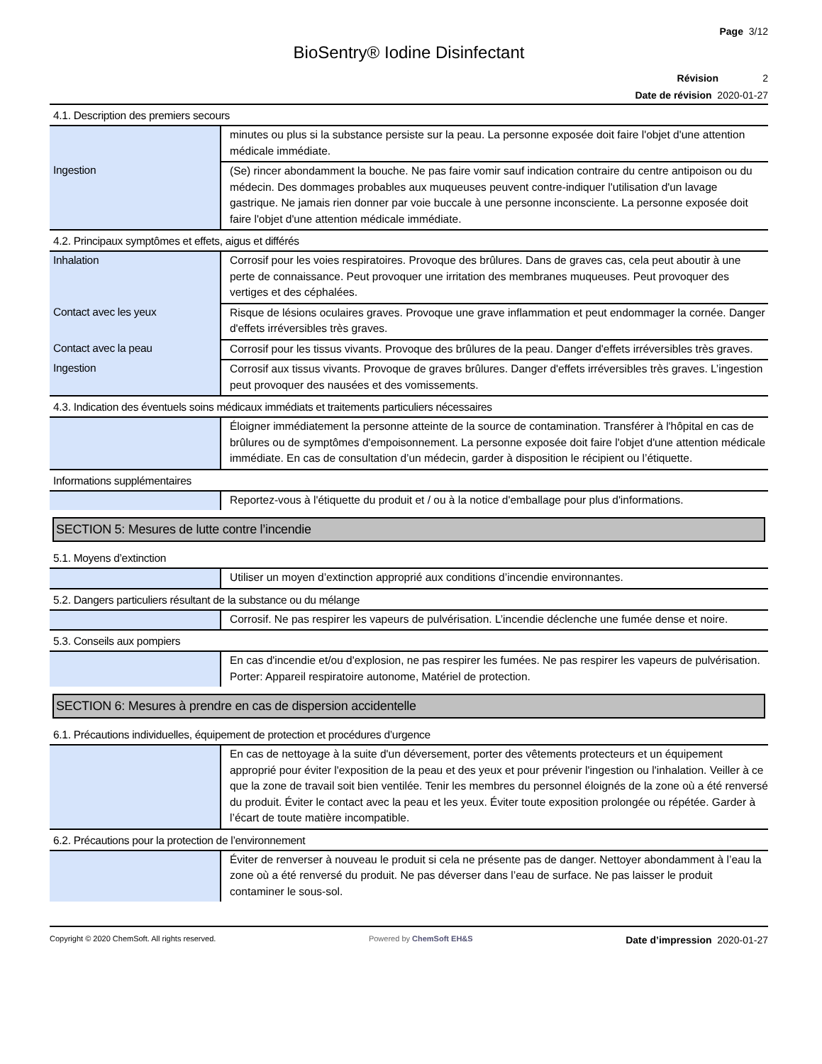Page 3/12
BioSentry® Iodine Disinfectant
Révision 2
Date de révision 2020-01-27
4.1. Description des premiers secours
| | minutes ou plus si la substance persiste sur la peau. La personne exposée doit faire l'objet d'une attention médicale immédiate. |
| Ingestion | (Se) rincer abondamment la bouche. Ne pas faire vomir sauf indication contraire du centre antipoison ou du médecin. Des dommages probables aux muqueuses peuvent contre-indiquer l'utilisation d'un lavage gastrique. Ne jamais rien donner par voie buccale à une personne inconsciente. La personne exposée doit faire l'objet d'une attention médicale immédiate. |
4.2. Principaux symptômes et effets, aigus et différés
| Inhalation | Corrosif pour les voies respiratoires. Provoque des brûlures. Dans de graves cas, cela peut aboutir à une perte de connaissance. Peut provoquer une irritation des membranes muqueuses. Peut provoquer des vertiges et des céphalées. |
| Contact avec les yeux | Risque de lésions oculaires graves. Provoque une grave inflammation et peut endommager la cornée. Danger d'effets irréversibles très graves. |
| Contact avec la peau | Corrosif pour les tissus vivants. Provoque des brûlures de la peau. Danger d'effets irréversibles très graves. |
| Ingestion | Corrosif aux tissus vivants. Provoque de graves brûlures. Danger d'effets irréversibles très graves. L’ingestion peut provoquer des nausées et des vomissements. |
4.3. Indication des éventuels soins médicaux immédiats et traitements particuliers nécessaires
| | Éloigner immédiatement la personne atteinte de la source de contamination. Transférer à l'hôpital en cas de brûlures ou de symptômes d'empoisonnement. La personne exposée doit faire l'objet d'une attention médicale immédiate. En cas de consultation d’un médecin, garder à disposition le récipient ou l’étiquette. |
Informations supplémentaires
| | Reportez-vous à l'étiquette du produit et / ou à la notice d'emballage pour plus d'informations. |
SECTION 5: Mesures de lutte contre l’incendie
5.1. Moyens d’extinction
| | Utiliser un moyen d’extinction approprié aux conditions d’incendie environnantes. |
5.2. Dangers particuliers résultant de la substance ou du mélange
| | Corrosif. Ne pas respirer les vapeurs de pulvérisation. L’incendie déclenche une fumée dense et noire. |
5.3. Conseils aux pompiers
| | En cas d'incendie et/ou d'explosion, ne pas respirer les fumées. Ne pas respirer les vapeurs de pulvérisation. Porter: Appareil respiratoire autonome, Matériel de protection. |
SECTION 6: Mesures à prendre en cas de dispersion accidentelle
6.1. Précautions individuelles, équipement de protection et procédures d’urgence
| | En cas de nettoyage à la suite d'un déversement, porter des vêtements protecteurs et un équipement approprié pour éviter l'exposition de la peau et des yeux et pour prévenir l'ingestion ou l'inhalation. Veiller à ce que la zone de travail soit bien ventilée. Tenir les membres du personnel éloignés de la zone où a été renversé du produit. Éviter le contact avec la peau et les yeux. Éviter toute exposition prolongée ou répétée. Garder à l’écart de toute matière incompatible. |
6.2. Précautions pour la protection de l’environnement
| | Éviter de renverser à nouveau le produit si cela ne présente pas de danger. Nettoyer abondamment à l’eau la zone où a été renversé du produit. Ne pas déverser dans l’eau de surface. Ne pas laisser le produit contaminer le sous-sol. |
Copyright © 2020 ChemSoft. All rights reserved. Powered by ChemSoft EH&S Date d’impression 2020-01-27